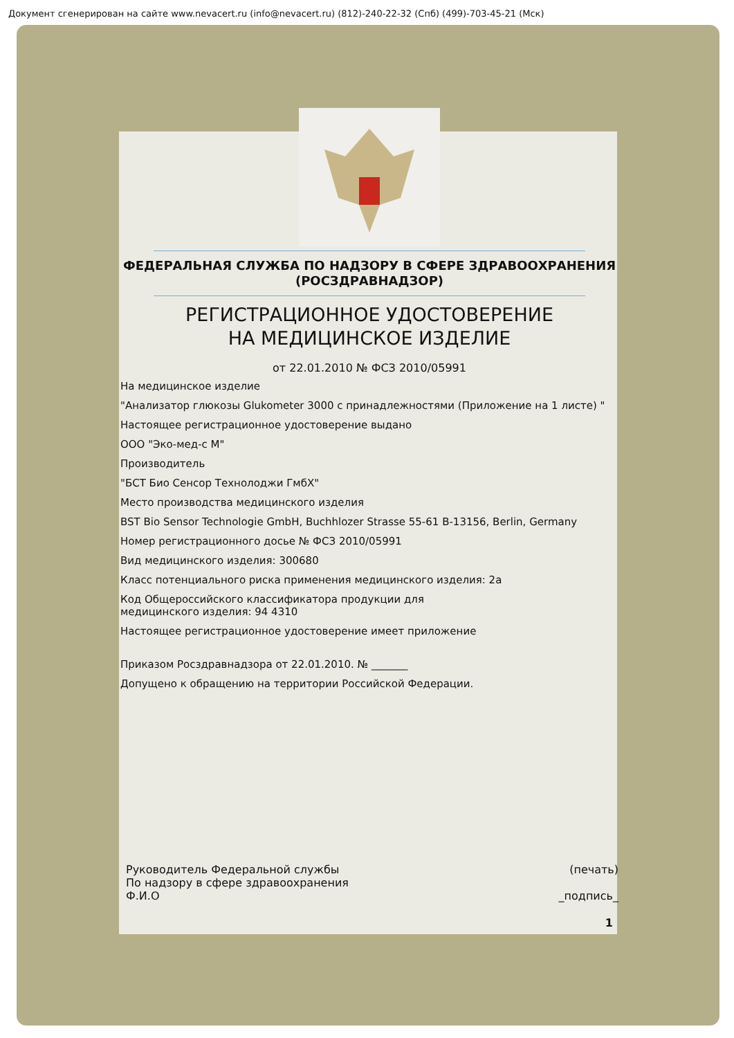Документ сгенерирован на сайте www.nevacert.ru (info@nevacert.ru) (812)-240-22-32 (Спб) (499)-703-45-21 (Мск)
ФЕДЕРАЛЬНАЯ СЛУЖБА ПО НАДЗОРУ В СФЕРЕ ЗДРАВООХРАНЕНИЯ
(РОСЗДРАВНАДЗОР)
РЕГИСТРАЦИОННОЕ УДОСТОВЕРЕНИЕ
НА МЕДИЦИНСКОЕ ИЗДЕЛИЕ
от 22.01.2010 № ФСЗ 2010/05991
На медицинское изделие
"Анализатор глюкозы Glukometer 3000 с принадлежностями (Приложение на 1 листе) "
Настоящее регистрационное удостоверение выдано
ООО "Эко-мед-с М"
Производитель
"БСТ Био Сенсор Технолоджи ГмбХ"
Место производства медицинского изделия
BST Bio Sensor Technologie GmbH, Buchhlozer Strasse 55-61 B-13156, Berlin, Germany
Номер регистрационного досье № ФСЗ 2010/05991
Вид медицинского изделия: 300680
Класс потенциального риска применения медицинского изделия: 2а
Код Общероссийского классификатора продукции для
медицинского изделия: 94 4310
Настоящее регистрационное удостоверение имеет приложение
Приказом Росздравнадзора от 22.01.2010. № _______
Допущено к обращению на территории Российской Федерации.
Руководитель Федеральной службы
По надзору в сфере здравоохранения
Ф.И.О
(печать)
_подпись_
1